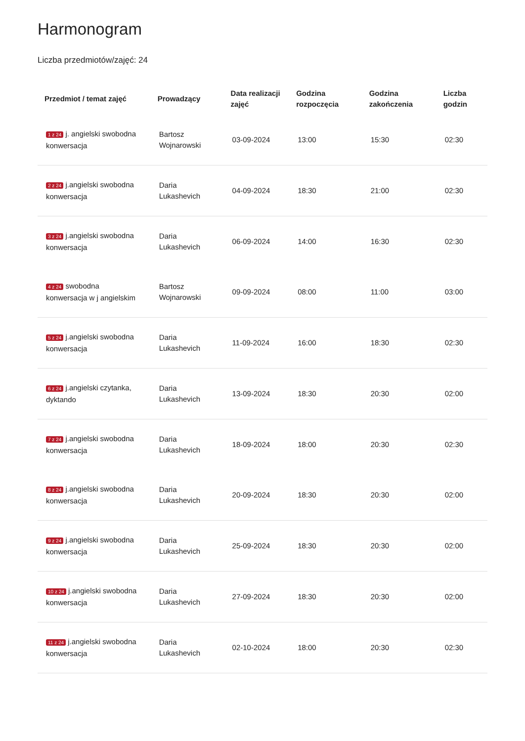Harmonogram
Liczba przedmiotów/zajęć: 24
| Przedmiot / temat zajęć | Prowadzący | Data realizacji zajęć | Godzina rozpoczęcia | Godzina zakończenia | Liczba godzin |
| --- | --- | --- | --- | --- | --- |
| 1 z 24 j. angielski swobodna konwersacja | Bartosz Wojnarowski | 03-09-2024 | 13:00 | 15:30 | 02:30 |
| 2 z 24 j.angielski swobodna konwersacja | Daria Lukashevich | 04-09-2024 | 18:30 | 21:00 | 02:30 |
| 3 z 24 j.angielski swobodna konwersacja | Daria Lukashevich | 06-09-2024 | 14:00 | 16:30 | 02:30 |
| 4 z 24 swobodna konwersacja w j angielskim | Bartosz Wojnarowski | 09-09-2024 | 08:00 | 11:00 | 03:00 |
| 5 z 24 j.angielski swobodna konwersacja | Daria Lukashevich | 11-09-2024 | 16:00 | 18:30 | 02:30 |
| 6 z 24 j.angielski czytanka, dyktando | Daria Lukashevich | 13-09-2024 | 18:30 | 20:30 | 02:00 |
| 7 z 24 j.angielski swobodna konwersacja | Daria Lukashevich | 18-09-2024 | 18:00 | 20:30 | 02:30 |
| 8 z 24 j.angielski swobodna konwersacja | Daria Lukashevich | 20-09-2024 | 18:30 | 20:30 | 02:00 |
| 9 z 24 j.angielski swobodna konwersacja | Daria Lukashevich | 25-09-2024 | 18:30 | 20:30 | 02:00 |
| 10 z 24 j.angielski swobodna konwersacja | Daria Lukashevich | 27-09-2024 | 18:30 | 20:30 | 02:00 |
| 11 z 24 j.angielski swobodna konwersacja | Daria Lukashevich | 02-10-2024 | 18:00 | 20:30 | 02:30 |